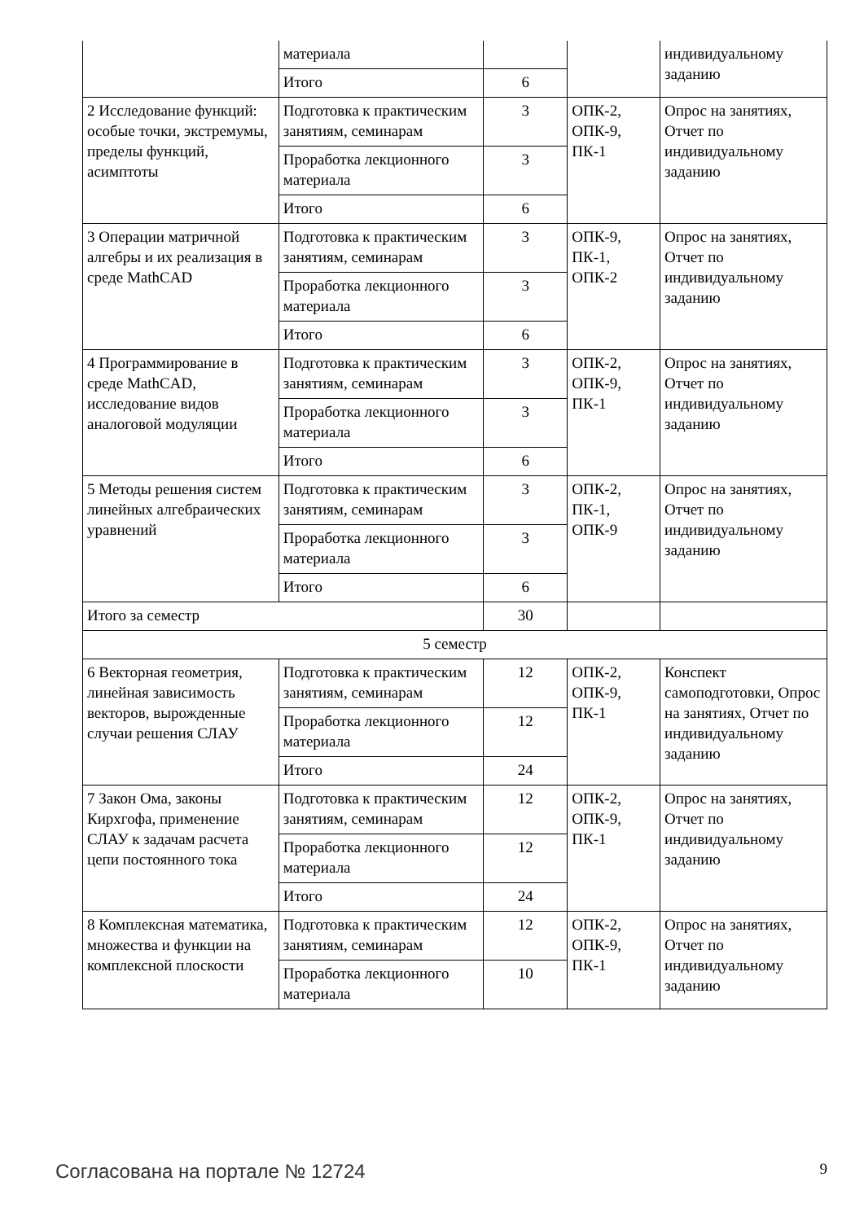| | материала | | | индивидуальному заданию |
| | Итого | 6 | | |
| 2 Исследование функций: особые точки, экстремумы, пределы функций, асимптоты | Подготовка к практическим занятиям, семинарам | 3 | ОПК-2, ОПК-9, ПК-1 | Опрос на занятиях, Отчет по индивидуальному заданию |
| | Проработка лекционного материала | 3 | | |
| | Итого | 6 | | |
| 3 Операции матричной алгебры и их реализация в среде MathCAD | Подготовка к практическим занятиям, семинарам | 3 | ОПК-9, ПК-1, ОПК-2 | Опрос на занятиях, Отчет по индивидуальному заданию |
| | Проработка лекционного материала | 3 | | |
| | Итого | 6 | | |
| 4 Программирование в среде MathCAD, исследование видов аналоговой модуляции | Подготовка к практическим занятиям, семинарам | 3 | ОПК-2, ОПК-9, ПК-1 | Опрос на занятиях, Отчет по индивидуальному заданию |
| | Проработка лекционного материала | 3 | | |
| | Итого | 6 | | |
| 5 Методы решения систем линейных алгебраических уравнений | Подготовка к практическим занятиям, семинарам | 3 | ОПК-2, ПК-1, ОПК-9 | Опрос на занятиях, Отчет по индивидуальному заданию |
| | Проработка лекционного материала | 3 | | |
| | Итого | 6 | | |
| Итого за семестр | | 30 | | |
| 5 семестр | | | | |
| 6 Векторная геометрия, линейная зависимость векторов, вырожденные случаи решения СЛАУ | Подготовка к практическим занятиям, семинарам | 12 | ОПК-2, ОПК-9, ПК-1 | Конспект самоподготовки, Опрос на занятиях, Отчет по индивидуальному заданию |
| | Проработка лекционного материала | 12 | | |
| | Итого | 24 | | |
| 7 Закон Ома, законы Кирхгофа, применение СЛАУ к задачам расчета цепи постоянного тока | Подготовка к практическим занятиям, семинарам | 12 | ОПК-2, ОПК-9, ПК-1 | Опрос на занятиях, Отчет по индивидуальному заданию |
| | Проработка лекционного материала | 12 | | |
| | Итого | 24 | | |
| 8 Комплексная математика, множества и функции на комплексной плоскости | Подготовка к практическим занятиям, семинарам | 12 | ОПК-2, ОПК-9, ПК-1 | Опрос на занятиях, Отчет по индивидуальному заданию |
| | Проработка лекционного материала | 10 | | |
Согласована на портале № 12724 9